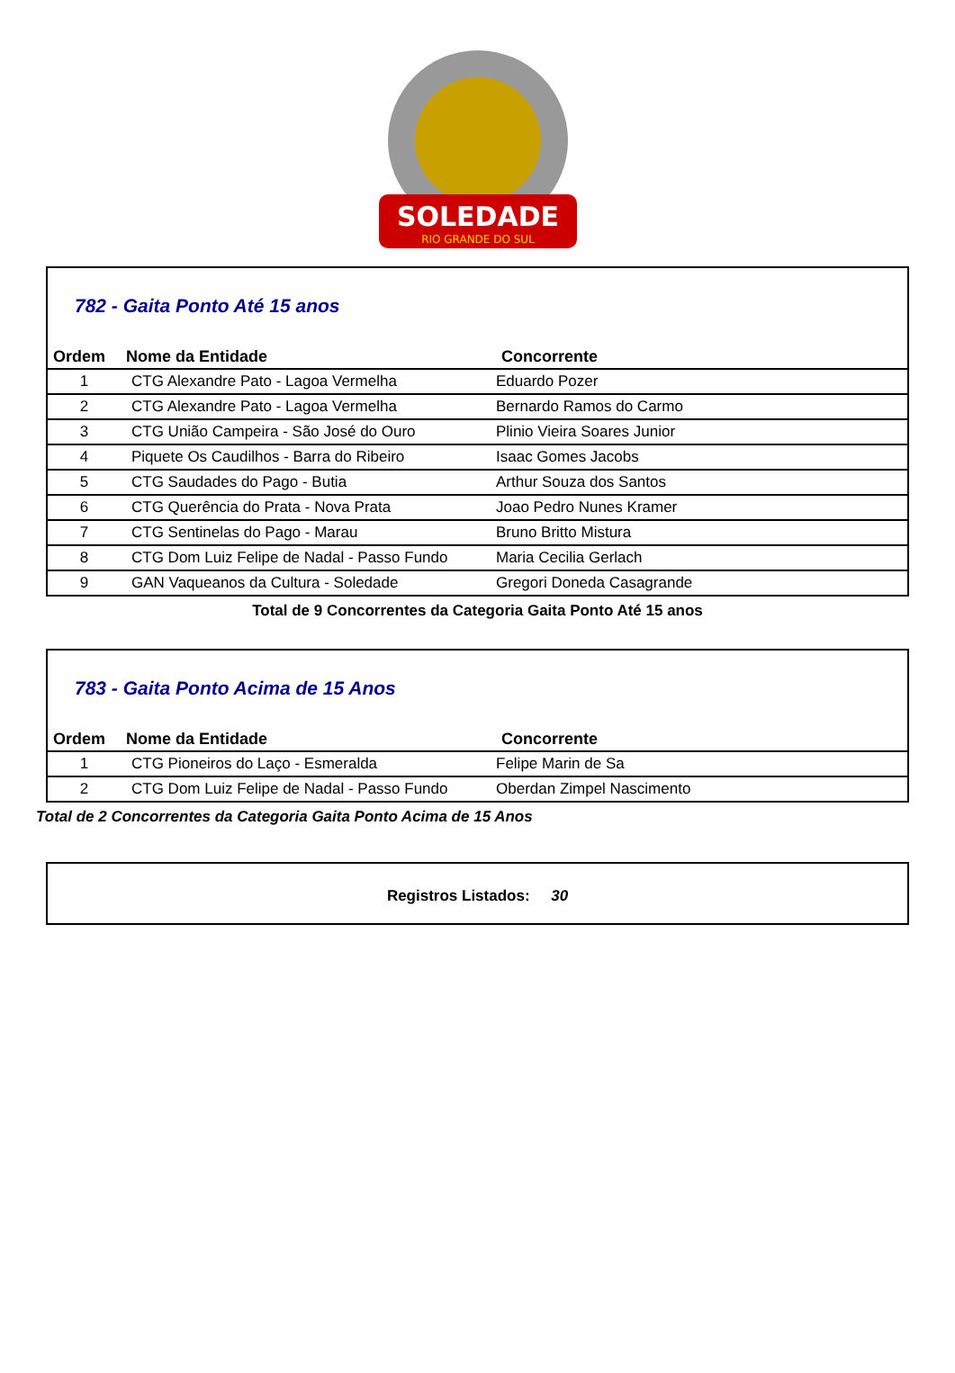SOLEDADE
RIO GRANDE DO SUL
782 - Gaita Ponto Até 15 anos
| Ordem | Nome da Entidade | Concorrente |
| --- | --- | --- |
| 1 | CTG Alexandre Pato - Lagoa Vermelha | Eduardo Pozer |
| 2 | CTG Alexandre Pato - Lagoa Vermelha | Bernardo Ramos do Carmo |
| 3 | CTG União Campeira - São José do Ouro | Plinio Vieira Soares Junior |
| 4 | Piquete Os Caudilhos - Barra do Ribeiro | Isaac Gomes Jacobs |
| 5 | CTG Saudades do Pago - Butia | Arthur Souza dos Santos |
| 6 | CTG Querência do Prata - Nova Prata | Joao Pedro Nunes Kramer |
| 7 | CTG Sentinelas do Pago - Marau | Bruno Britto Mistura |
| 8 | CTG Dom Luiz Felipe de Nadal - Passo Fundo | Maria Cecilia Gerlach |
| 9 | GAN Vaqueanos da Cultura - Soledade | Gregori Doneda Casagrande |
Total de 9 Concorrentes da Categoria Gaita Ponto Até 15 anos
783 - Gaita Ponto Acima de 15 Anos
| Ordem | Nome da Entidade | Concorrente |
| --- | --- | --- |
| 1 | CTG Pioneiros do Laço - Esmeralda | Felipe Marin de Sa |
| 2 | CTG Dom Luiz Felipe de Nadal - Passo Fundo | Oberdan Zimpel Nascimento |
Total de 2 Concorrentes da Categoria Gaita Ponto Acima de 15 Anos
Registros Listados: 30